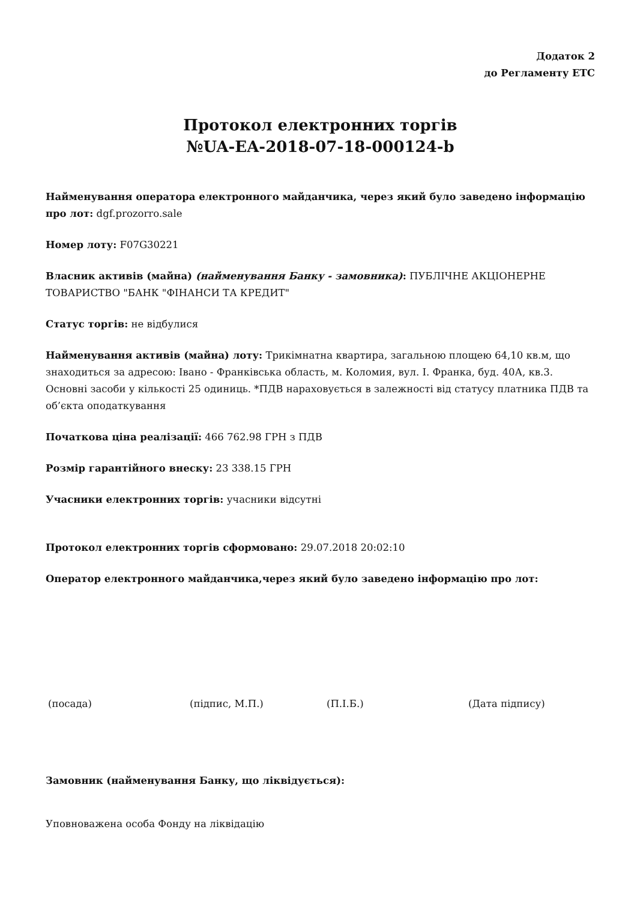Додаток 2
до Регламенту ЕТС
Протокол електронних торгів
№UA-EA-2018-07-18-000124-b
Найменування оператора електронного майданчика, через який було заведено інформацію про лот: dgf.prozorro.sale
Номер лоту: F07G30221
Власник активів (майна) (найменування Банку - замовника): ПУБЛІЧНЕ АКЦІОНЕРНЕ ТОВАРИСТВО "БАНК "ФІНАНСИ ТА КРЕДИТ"
Статус торгів: не відбулися
Найменування активів (майна) лоту: Трикімнатна квартира, загальною площею 64,10 кв.м, що знаходиться за адресою: Івано - Франківська область, м. Коломия, вул. І. Франка, буд. 40А, кв.3. Основні засоби у кількості 25 одиниць. *ПДВ нараховується в залежності від статусу платника ПДВ та об’єкта оподаткування
Початкова ціна реалізації: 466 762.98 ГРН з ПДВ
Розмір гарантійного внеску: 23 338.15 ГРН
Учасники електронних торгів: учасники відсутні
Протокол електронних торгів сформовано: 29.07.2018 20:02:10
Оператор електронного майданчика,через який було заведено інформацію про лот:
(посада) (підпис, М.П.) (П.І.Б.) (Дата підпису)
Замовник (найменування Банку, що ліквідується):
Уповноважена особа Фонду на ліквідацію